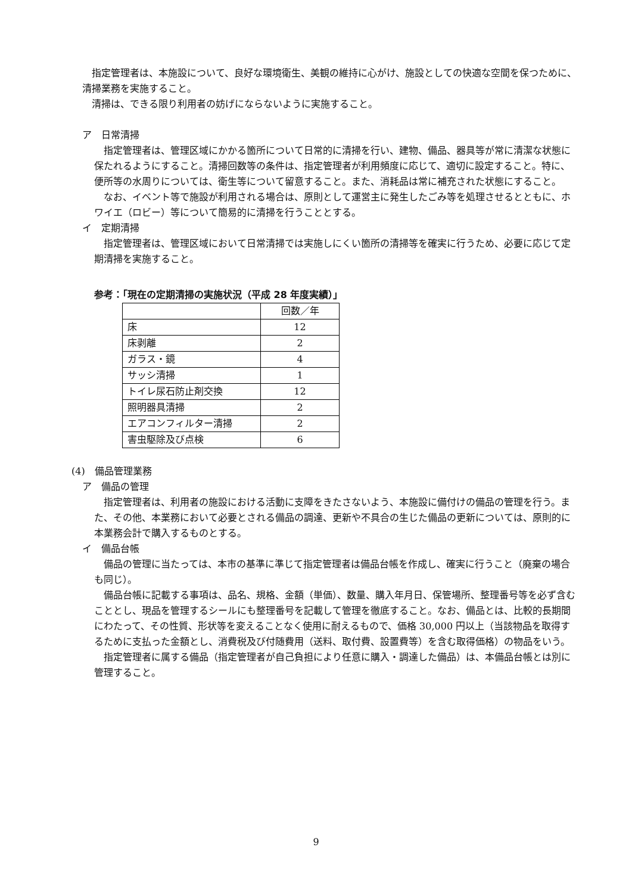指定管理者は、本施設について、良好な環境衛生、美観の維持に心がけ、施設としての快適な空間を保つために、清掃業務を実施すること。
清掃は、できる限り利用者の妨げにならないように実施すること。
ア　日常清掃
指定管理者は、管理区域にかかる箇所について日常的に清掃を行い、建物、備品、器具等が常に清潔な状態に保たれるようにすること。清掃回数等の条件は、指定管理者が利用頻度に応じて、適切に設定すること。特に、便所等の水周りについては、衛生等について留意すること。また、消耗品は常に補充された状態にすること。
なお、イベント等で施設が利用される場合は、原則として運営主に発生したごみ等を処理させるとともに、ホワイエ（ロビー）等について簡易的に清掃を行うこととする。
イ　定期清掃
指定管理者は、管理区域において日常清掃では実施しにくい箇所の清掃等を確実に行うため、必要に応じて定期清掃を実施すること。
参考：「現在の定期清掃の実施状況（平成 28 年度実績）」
| | 回数／年 |
| 床 | 12 |
| 床剥離 | 2 |
| ガラス・鏡 | 4 |
| サッシ清掃 | 1 |
| トイレ尿石防止剤交換 | 12 |
| 照明器具清掃 | 2 |
| エアコンフィルター清掃 | 2 |
| 害虫駆除及び点検 | 6 |
(4)　備品管理業務
ア　備品の管理
指定管理者は、利用者の施設における活動に支障をきたさないよう、本施設に備付けの備品の管理を行う。また、その他、本業務において必要とされる備品の調達、更新や不具合の生じた備品の更新については、原則的に本業務会計で購入するものとする。
イ　備品台帳
備品の管理に当たっては、本市の基準に準じて指定管理者は備品台帳を作成し、確実に行うこと（廃棄の場合も同じ）。
備品台帳に記載する事項は、品名、規格、金額（単価）、数量、購入年月日、保管場所、整理番号等を必ず含むこととし、現品を管理するシールにも整理番号を記載して管理を徹底すること。なお、備品とは、比較的長期間にわたって、その性質、形状等を変えることなく使用に耐えるもので、価格 30,000 円以上（当該物品を取得するために支払った金額とし、消費税及び付随費用（送料、取付費、設置費等）を含む取得価格）の物品をいう。
指定管理者に属する備品（指定管理者が自己負担により任意に購入・調達した備品）は、本備品台帳とは別に管理すること。
9